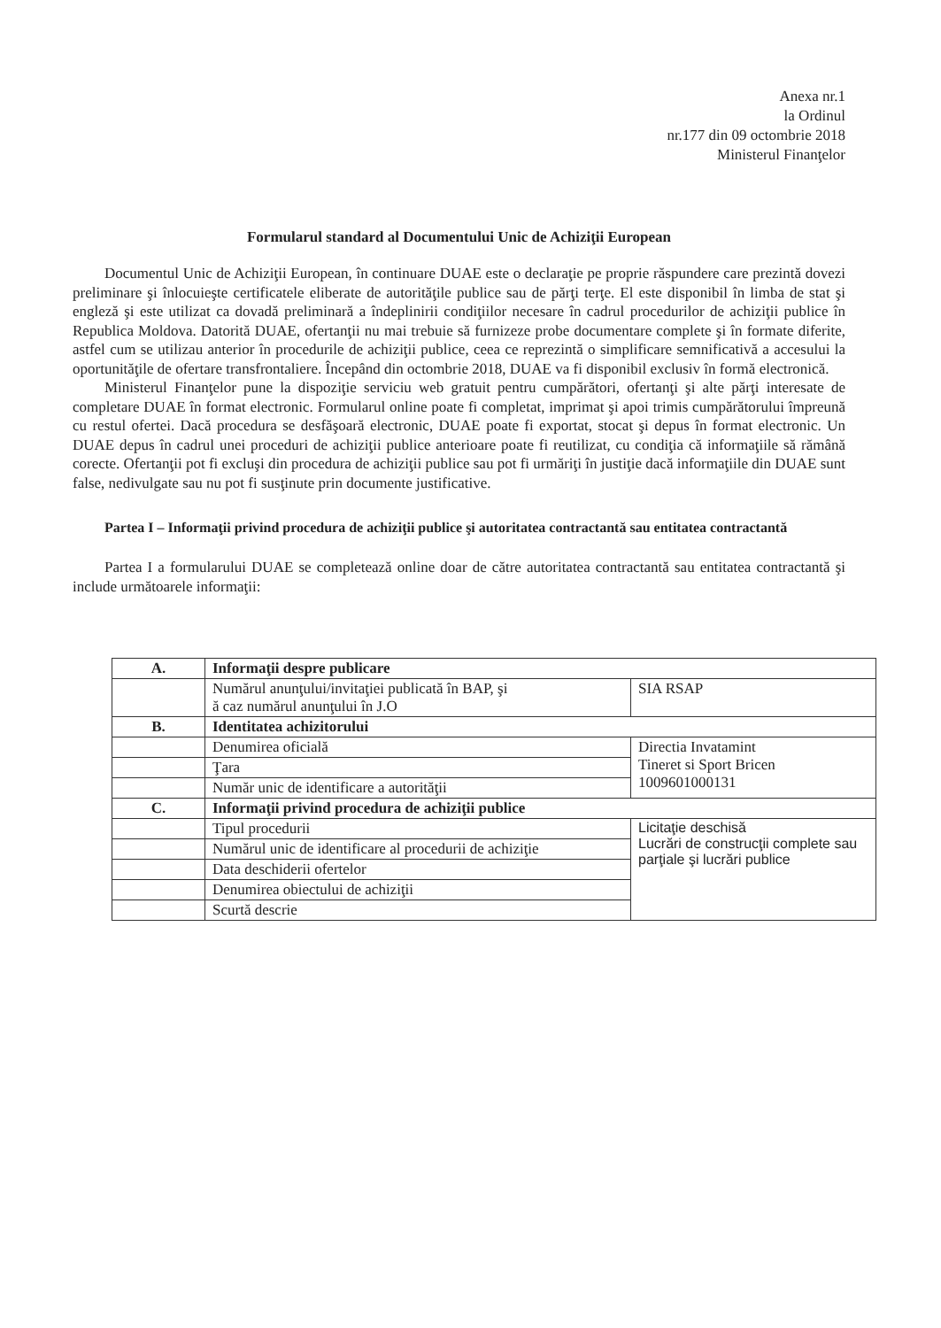Anexa nr.1
la Ordinul
nr.177 din 09 octombrie 2018
Ministerul Finanţelor
Formularul standard al Documentului Unic de Achiziţii European
Documentul Unic de Achiziţii European, în continuare DUAE este o declaraţie pe proprie răspundere care prezintă dovezi preliminare şi înlocuieşte certificatele eliberate de autorităţile publice sau de părţi terţe. El este disponibil în limba de stat şi engleză şi este utilizat ca dovadă preliminară a îndeplinirii condiţiilor necesare în cadrul procedurilor de achiziţii publice în Republica Moldova. Datorită DUAE, ofertanţii nu mai trebuie să furnizeze probe documentare complete şi în formate diferite, astfel cum se utilizau anterior în procedurile de achiziţii publice, ceea ce reprezintă o simplificare semnificativă a accesului la oportunităţile de ofertare transfrontaliere. Începând din octombrie 2018, DUAE va fi disponibil exclusiv în formă electronică.
Ministerul Finanţelor pune la dispoziţie serviciu web gratuit pentru cumpărători, ofertanţi şi alte părţi interesate de completare DUAE în format electronic. Formularul online poate fi completat, imprimat şi apoi trimis cumpărătorului împreună cu restul ofertei. Dacă procedura se desfăşoară electronic, DUAE poate fi exportat, stocat şi depus în format electronic. Un DUAE depus în cadrul unei proceduri de achiziţii publice anterioare poate fi reutilizat, cu condiţia că informaţiile să rămână corecte. Ofertanţii pot fi excluşi din procedura de achiziţii publice sau pot fi urmăriţi în justiţie dacă informaţiile din DUAE sunt false, nedivulgate sau nu pot fi susţinute prin documente justificative.
Partea I – Informaţii privind procedura de achiziţii publice şi autoritatea contractantă sau entitatea contractantă
Partea I a formularului DUAE se completează online doar de către autoritatea contractantă sau entitatea contractantă şi include următoarele informaţii:
| A. | Informaţii despre publicare | |
| | Numărul anunţului/invitaţiei publicată în BAP, şi ă caz numărul anunţului în J.O | SIA RSAP |
| B. | Identitatea achizitorului | |
| | Denumirea oficială | Directia Invatamint Tineret si Sport Bricen 1009601000131 |
| | Ţara | |
| | Număr unic de identificare a autorităţii | |
| C. | Informaţii privind procedura de achiziţii publice | |
| | Tipul procedurii | Licitaţie deschisă Lucrări de construcţii complete sau parţiale şi lucrări publice |
| | Numărul unic de identificare al procedurii de achiziţie | |
| | Data deschiderii ofertelor | |
| | Denumirea obiectului de achiziţii | |
| | Scurtă descrie | |